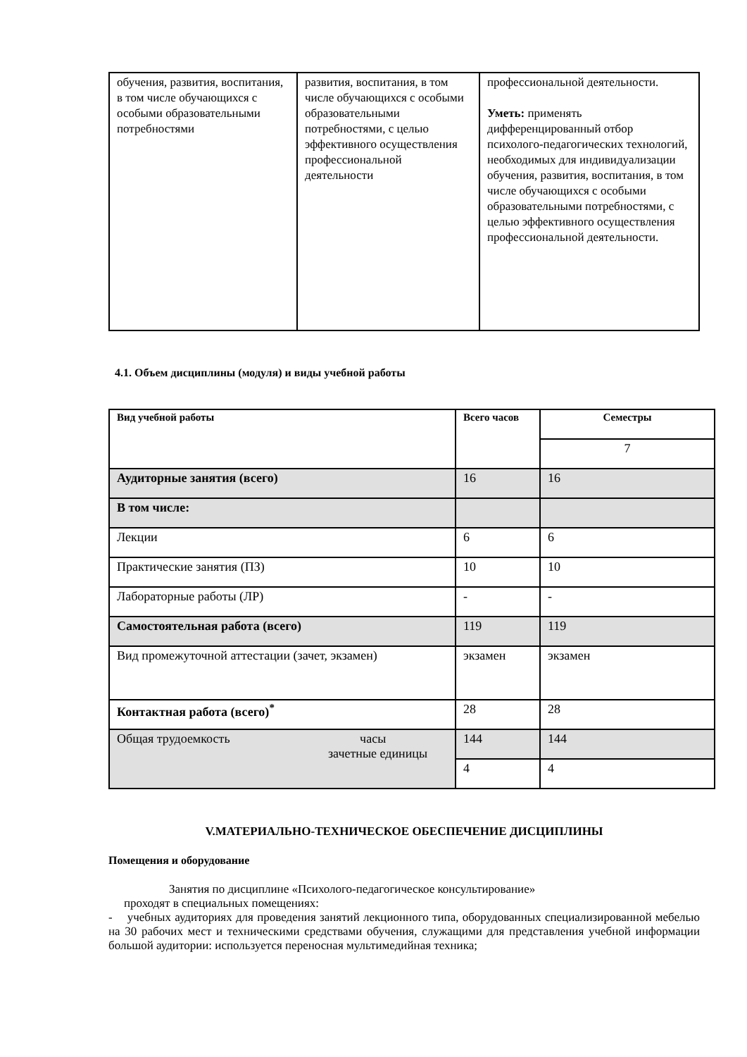| обучения, развития, воспитания, в том числе обучающихся с особыми образовательными потребностями | развития, воспитания, в том числе обучающихся с особыми образовательными потребностями, с целью эффективного осуществления профессиональной деятельности | профессиональной деятельности. Уметь: применять дифференцированный отбор психолого-педагогических технологий, необходимых для индивидуализации обучения, развития, воспитания, в том числе обучающихся с особыми образовательными потребностями, с целью эффективного осуществления профессиональной деятельности. |
4.1. Объем дисциплины (модуля) и виды учебной работы
| Вид учебной работы | Всего часов | Семестры |
| --- | --- | --- |
| | | 7 |
| Аудиторные занятия (всего) | 16 | 16 |
| В том числе: | | |
| Лекции | 6 | 6 |
| Практические занятия (ПЗ) | 10 | 10 |
| Лабораторные работы (ЛР) | - | - |
| Самостоятельная работа (всего) | 119 | 119 |
| Вид промежуточной аттестации (зачет, экзамен) | экзамен | экзамен |
| Контактная работа (всего)<sup>*</sup> | 28 | 28 |
| Общая трудоемкость часы зачетные единицы | 144 | 144 |
| | 4 | 4 |
V.МАТЕРИАЛЬНО-ТЕХНИЧЕСКОЕ ОБЕСПЕЧЕНИЕ ДИСЦИПЛИНЫ
Помещения и оборудование
Занятия по дисциплине «Психолого-педагогическое консультирование»
проходят в специальных помещениях:
- учебных аудиториях для проведения занятий лекционного типа, оборудованных специализированной мебелью на 30 рабочих мест и техническими средствами обучения, служащими для представления учебной информации большой аудитории: используется переносная мультимедийная техника;